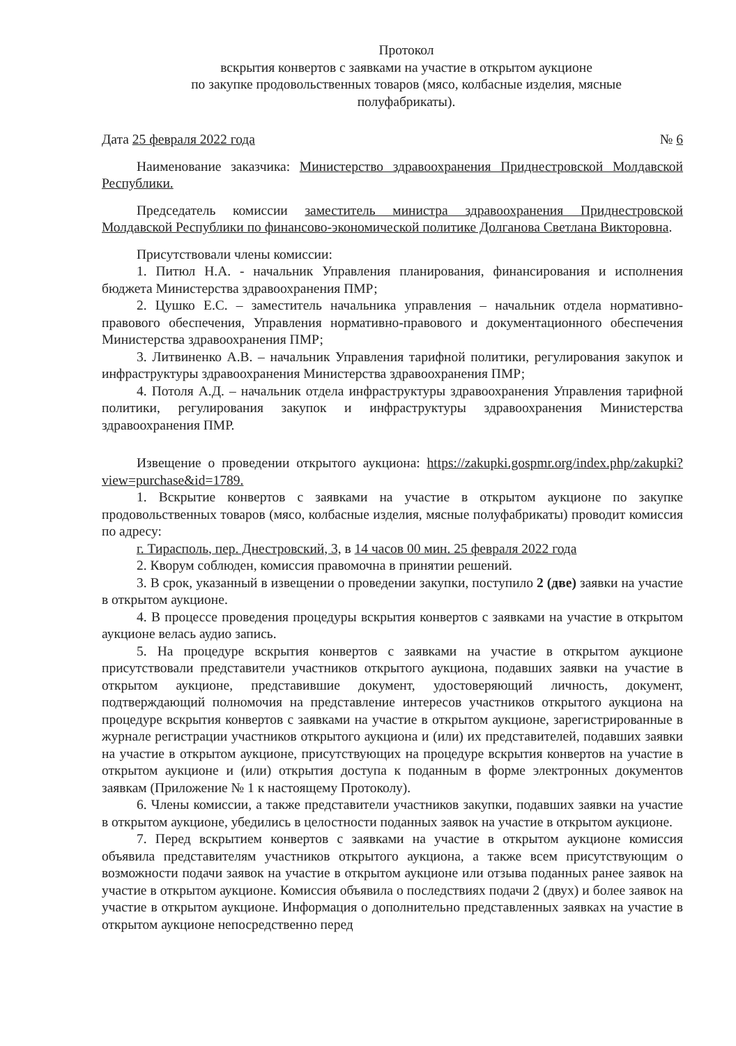Протокол
вскрытия конвертов с заявками на участие в открытом аукционе
по закупке продовольственных товаров (мясо, колбасные изделия, мясные
полуфабрикаты).
Дата 25 февраля 2022 года № 6
Наименование заказчика: Министерство здравоохранения Приднестровской Молдавской Республики.
Председатель комиссии заместитель министра здравоохранения Приднестровской Молдавской Республики по финансово-экономической политике Долганова Светлана Викторовна.
Присутствовали члены комиссии:
1. Питюл Н.А. - начальник Управления планирования, финансирования и исполнения бюджета Министерства здравоохранения ПМР;
2. Цушко Е.С. – заместитель начальника управления – начальник отдела нормативно-правового обеспечения, Управления нормативно-правового и документационного обеспечения Министерства здравоохранения ПМР;
3. Литвиненко А.В. – начальник Управления тарифной политики, регулирования закупок и инфраструктуры здравоохранения Министерства здравоохранения ПМР;
4. Потоля А.Д. – начальник отдела инфраструктуры здравоохранения Управления тарифной политики, регулирования закупок и инфраструктуры здравоохранения Министерства здравоохранения ПМР.
Извещение о проведении открытого аукциона: https://zakupki.gospmr.org/index.php/zakupki?view=purchase&id=1789.
1. Вскрытие конвертов с заявками на участие в открытом аукционе по закупке продовольственных товаров (мясо, колбасные изделия, мясные полуфабрикаты) проводит комиссия по адресу:
г. Тирасполь, пер. Днестровский, 3, в 14 часов 00 мин. 25 февраля 2022 года
2. Кворум соблюден, комиссия правомочна в принятии решений.
3. В срок, указанный в извещении о проведении закупки, поступило 2 (две) заявки на участие в открытом аукционе.
4. В процессе проведения процедуры вскрытия конвертов с заявками на участие в открытом аукционе велась аудио запись.
5. На процедуре вскрытия конвертов с заявками на участие в открытом аукционе присутствовали представители участников открытого аукциона, подавших заявки на участие в открытом аукционе, представившие документ, удостоверяющий личность, документ, подтверждающий полномочия на представление интересов участников открытого аукциона на процедуре вскрытия конвертов с заявками на участие в открытом аукционе, зарегистрированные в журнале регистрации участников открытого аукциона и (или) их представителей, подавших заявки на участие в открытом аукционе, присутствующих на процедуре вскрытия конвертов на участие в открытом аукционе и (или) открытия доступа к поданным в форме электронных документов заявкам (Приложение № 1 к настоящему Протоколу).
6. Члены комиссии, а также представители участников закупки, подавших заявки на участие в открытом аукционе, убедились в целостности поданных заявок на участие в открытом аукционе.
7. Перед вскрытием конвертов с заявками на участие в открытом аукционе комиссия объявила представителям участников открытого аукциона, а также всем присутствующим о возможности подачи заявок на участие в открытом аукционе или отзыва поданных ранее заявок на участие в открытом аукционе. Комиссия объявила о последствиях подачи 2 (двух) и более заявок на участие в открытом аукционе. Информация о дополнительно представленных заявках на участие в открытом аукционе непосредственно перед